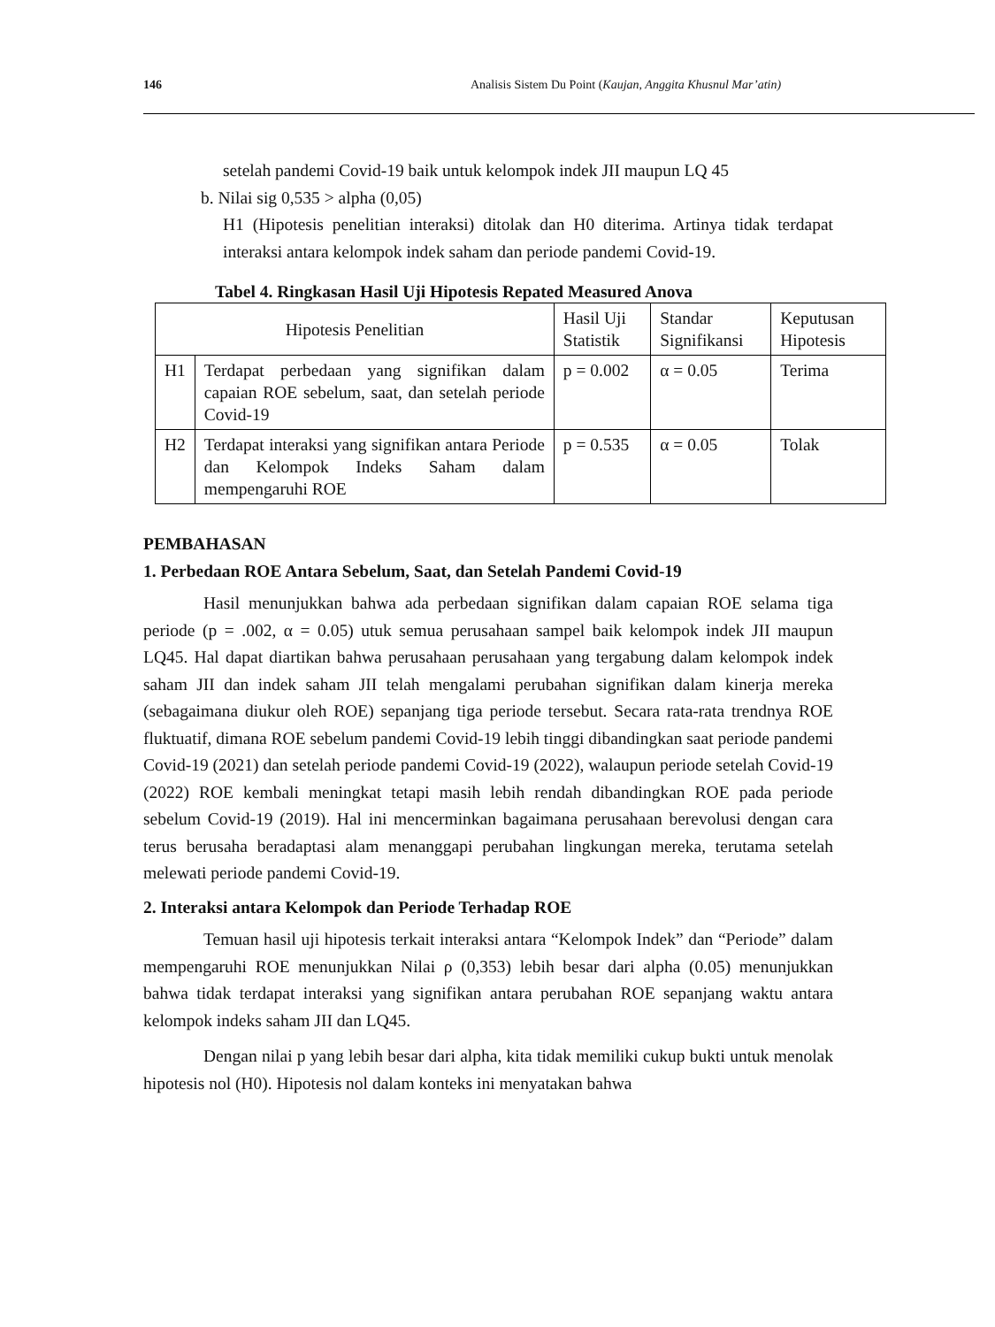146 Analisis Sistem Du Point (Kaujan, Anggita Khusnul Mar’atin)
setelah pandemi Covid-19 baik untuk kelompok indek JII maupun LQ 45
b. Nilai sig 0,535 > alpha (0,05)
H1 (Hipotesis penelitian interaksi) ditolak dan H0 diterima. Artinya tidak terdapat interaksi antara kelompok indek saham dan periode pandemi Covid-19.
Tabel 4. Ringkasan Hasil Uji Hipotesis Repated Measured Anova
| Hipotesis Penelitian | | Hasil Uji Statistik | Standar Signifikansi | Keputusan Hipotesis |
| --- | --- | --- | --- | --- |
| H1 | Terdapat perbedaan yang signifikan dalam capaian ROE sebelum, saat, dan setelah periode Covid-19 | p = 0.002 | α = 0.05 | Terima |
| H2 | Terdapat interaksi yang signifikan antara Periode dan Kelompok Indeks Saham dalam mempengaruhi ROE | p = 0.535 | α = 0.05 | Tolak |
PEMBAHASAN
1. Perbedaan ROE Antara Sebelum, Saat, dan Setelah Pandemi Covid-19
Hasil menunjukkan bahwa ada perbedaan signifikan dalam capaian ROE selama tiga periode (p = .002, α = 0.05) utuk semua perusahaan sampel baik kelompok indek JII maupun LQ45. Hal dapat diartikan bahwa perusahaan perusahaan yang tergabung dalam kelompok indek saham JII dan indek saham JII telah mengalami perubahan signifikan dalam kinerja mereka (sebagaimana diukur oleh ROE) sepanjang tiga periode tersebut. Secara rata-rata trendnya ROE fluktuatif, dimana ROE sebelum pandemi Covid-19 lebih tinggi dibandingkan saat periode pandemi Covid-19 (2021) dan setelah periode pandemi Covid-19 (2022), walaupun periode setelah Covid-19 (2022) ROE kembali meningkat tetapi masih lebih rendah dibandingkan ROE pada periode sebelum Covid-19 (2019). Hal ini mencerminkan bagaimana perusahaan berevolusi dengan cara terus berusaha beradaptasi alam menanggapi perubahan lingkungan mereka, terutama setelah melewati periode pandemi Covid-19.
2. Interaksi antara Kelompok dan Periode Terhadap ROE
Temuan hasil uji hipotesis terkait interaksi antara “Kelompok Indek” dan “Periode” dalam mempengaruhi ROE menunjukkan Nilai ρ (0,353) lebih besar dari alpha (0.05) menunjukkan bahwa tidak terdapat interaksi yang signifikan antara perubahan ROE sepanjang waktu antara kelompok indeks saham JII dan LQ45.
Dengan nilai p yang lebih besar dari alpha, kita tidak memiliki cukup bukti untuk menolak hipotesis nol (H0). Hipotesis nol dalam konteks ini menyatakan bahwa